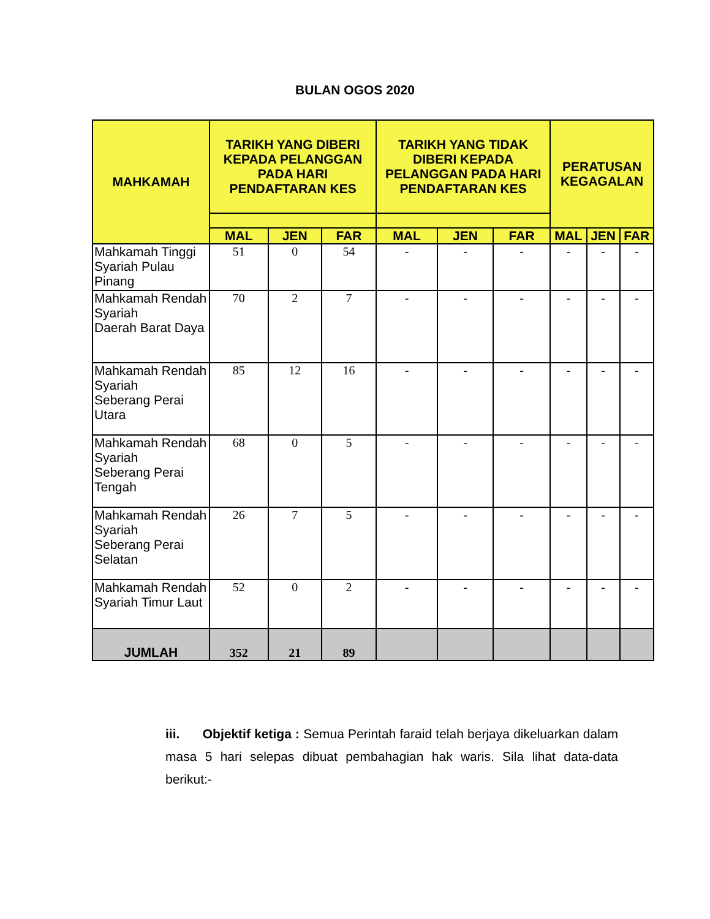BULAN OGOS 2020
| MAHKAMAH | TARIKH YANG DIBERI KEPADA PELANGGAN PADA HARI PENDAFTARAN KES | | | TARIKH YANG TIDAK DIBERI KEPADA PELANGGAN PADA HARI PENDAFTARAN KES | | | PERATUSAN KEGAGALAN | | |
| --- | --- | --- | --- | --- | --- | --- | --- | --- | --- |
| | MAL | JEN | FAR | MAL | JEN | FAR | MAL | JEN | FAR |
| Mahkamah Tinggi Syariah Pulau Pinang | 51 | 0 | 54 | - | - | - | - | - | - |
| Mahkamah Rendah Syariah Daerah Barat Daya | 70 | 2 | 7 | - | - | - | - | - | - |
| Mahkamah Rendah Syariah Seberang Perai Utara | 85 | 12 | 16 | - | - | - | - | - | - |
| Mahkamah Rendah Syariah Seberang Perai Tengah | 68 | 0 | 5 | - | - | - | - | - | - |
| Mahkamah Rendah Syariah Seberang Perai Selatan | 26 | 7 | 5 | - | - | - | - | - | - |
| Mahkamah Rendah Syariah Timur Laut | 52 | 0 | 2 | - | - | - | - | - | - |
| JUMLAH | 352 | 21 | 89 | | | | | | |
iii. Objektif ketiga : Semua Perintah faraid telah berjaya dikeluarkan dalam masa 5 hari selepas dibuat pembahagian hak waris. Sila lihat data-data berikut:-